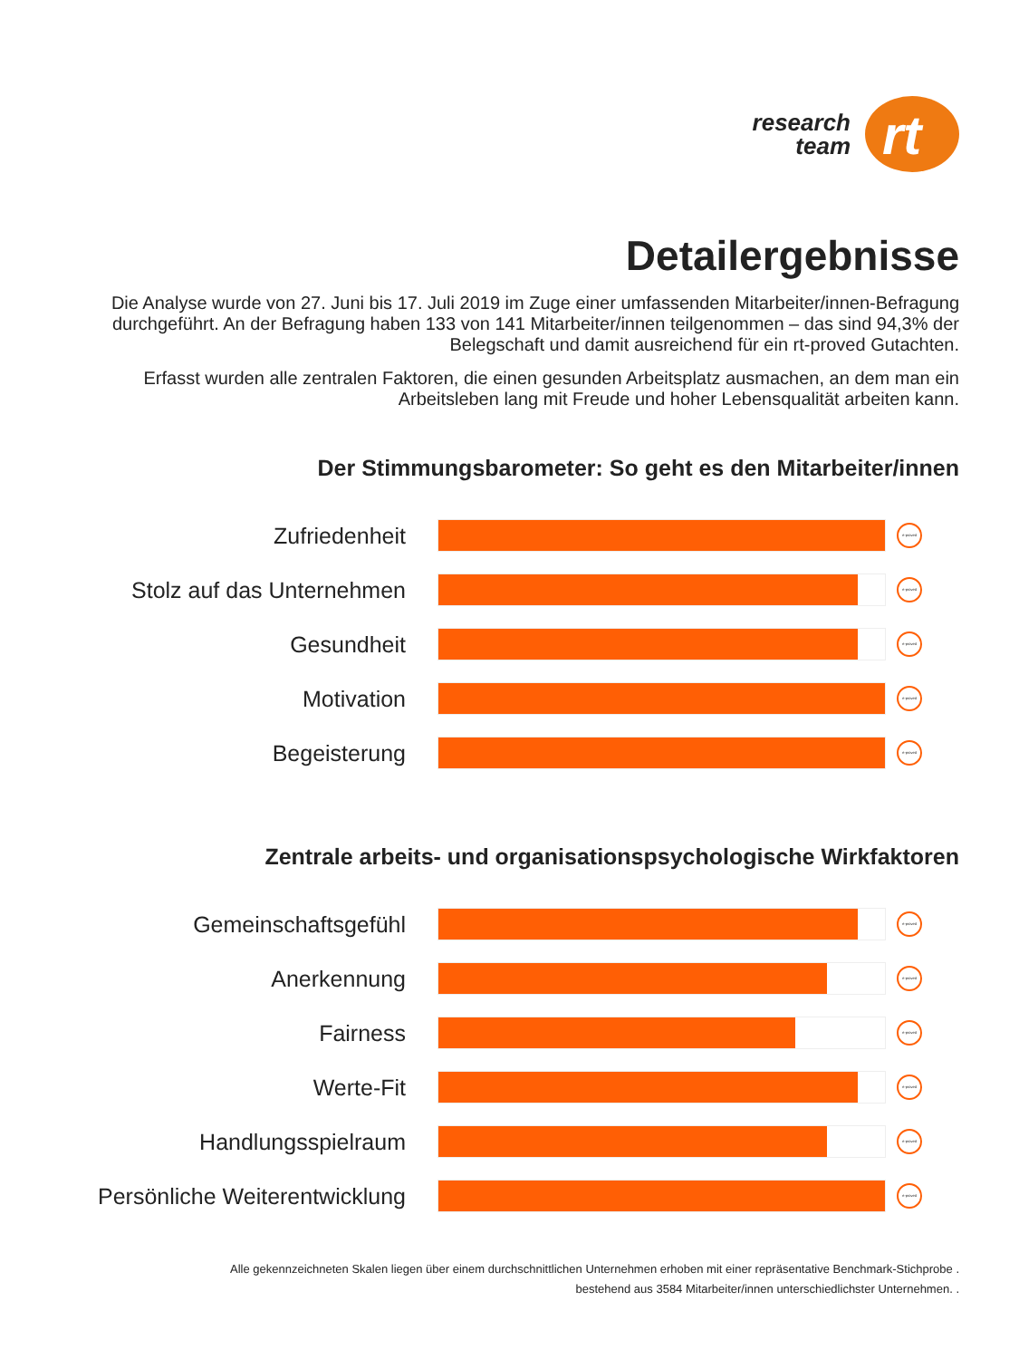research
team
rt
Detailergebnisse
Die Analyse wurde von 27. Juni bis 17. Juli 2019 im Zuge einer umfassenden Mitarbeiter/innen-Befragung durchgeführt. An der Befragung haben 133 von 141 Mitarbeiter/innen teilgenommen – das sind 94,3% der Belegschaft und damit ausreichend für ein rt-proved Gutachten.
Erfasst wurden alle zentralen Faktoren, die einen gesunden Arbeitsplatz ausmachen, an dem man ein Arbeitsleben lang mit Freude und hoher Lebensqualität arbeiten kann.
Der Stimmungsbarometer: So geht es den Mitarbeiter/innen
Zufriedenheit
rt-proved
Stolz auf das Unternehmen
rt-proved
Gesundheit
rt-proved
Motivation
rt-proved
Begeisterung
rt-proved
Zentrale arbeits- und organisationspsychologische Wirkfaktoren
Gemeinschaftsgefühl
rt-proved
Anerkennung
rt-proved
Fairness
rt-proved
Werte-Fit
rt-proved
Handlungsspielraum
rt-proved
Persönliche Weiterentwicklung
rt-proved
Alle gekennzeichneten Skalen liegen über einem durchschnittlichen Unternehmen erhoben mit einer repräsentative Benchmark-Stichprobe .
bestehend aus 3584 Mitarbeiter/innen unterschiedlichster Unternehmen. .